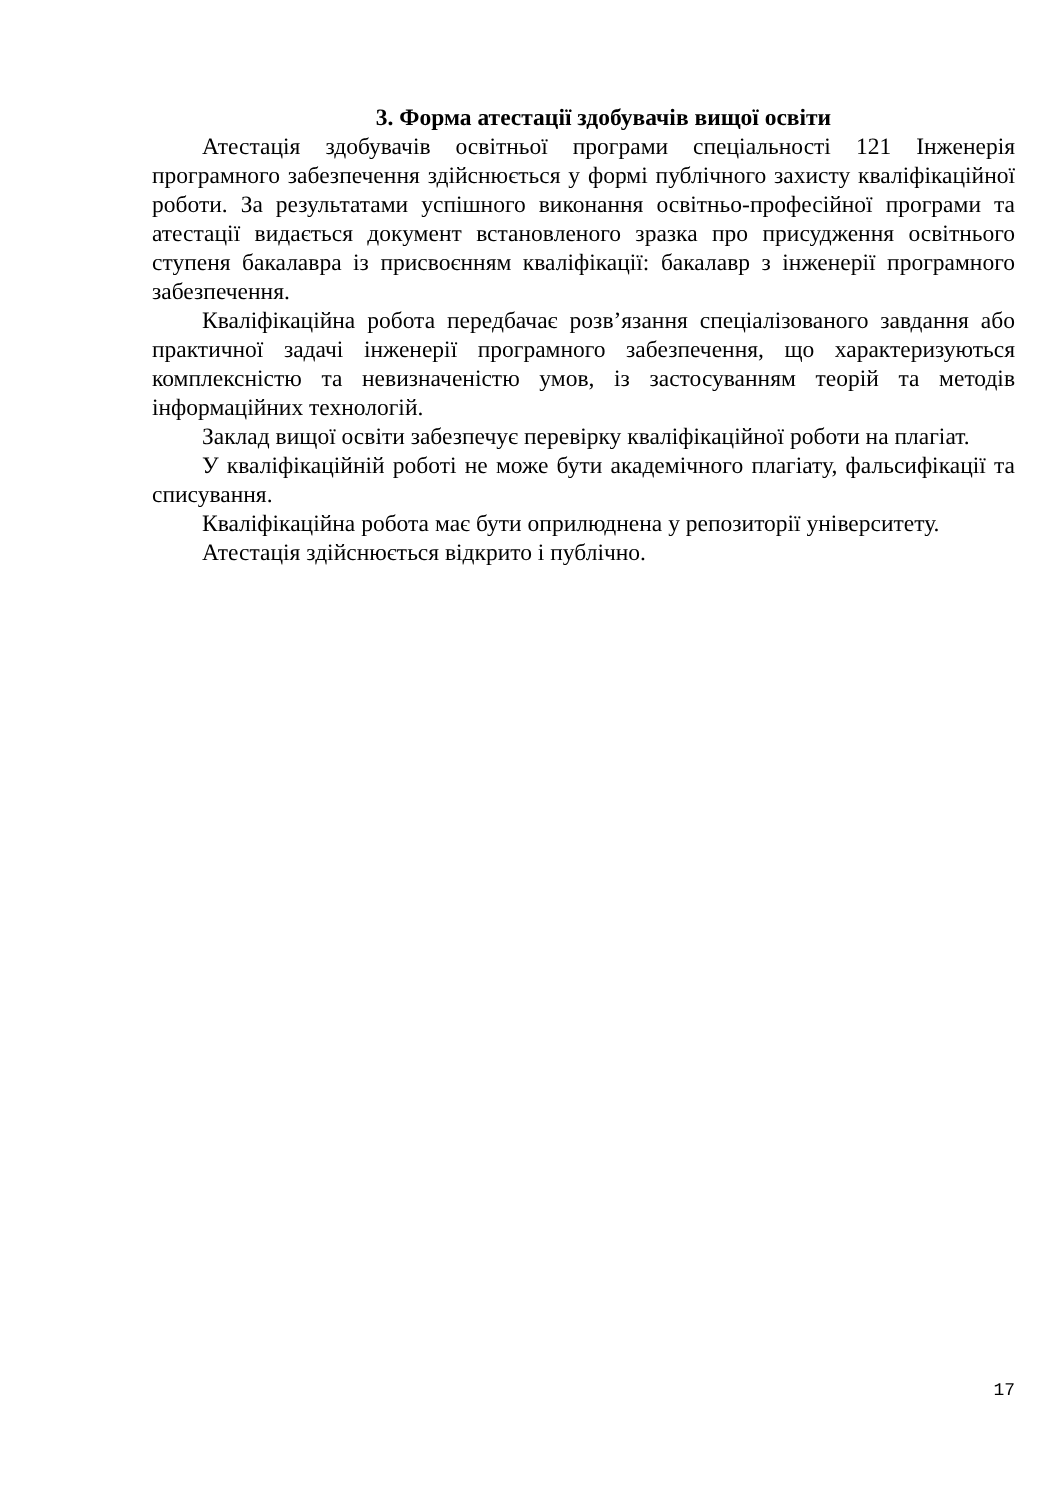3. Форма атестації здобувачів вищої освіти
Атестація здобувачів освітньої програми спеціальності 121 Інженерія програмного забезпечення здійснюється у формі публічного захисту кваліфікаційної роботи. За результатами успішного виконання освітньо-професійної програми та атестації видається документ встановленого зразка про присудження освітнього ступеня бакалавра із присвоєнням кваліфікації: бакалавр з інженерії програмного забезпечення.
Кваліфікаційна робота передбачає розв’язання спеціалізованого завдання або практичної задачі інженерії програмного забезпечення, що характеризуються комплексністю та невизначеністю умов, із застосуванням теорій та методів інформаційних технологій.
Заклад вищої освіти забезпечує перевірку кваліфікаційної роботи на плагіат.
У кваліфікаційній роботі не може бути академічного плагіату, фальсифікації та списування.
Кваліфікаційна робота має бути оприлюднена у репозиторії університету.
Атестація здійснюється відкрито і публічно.
17